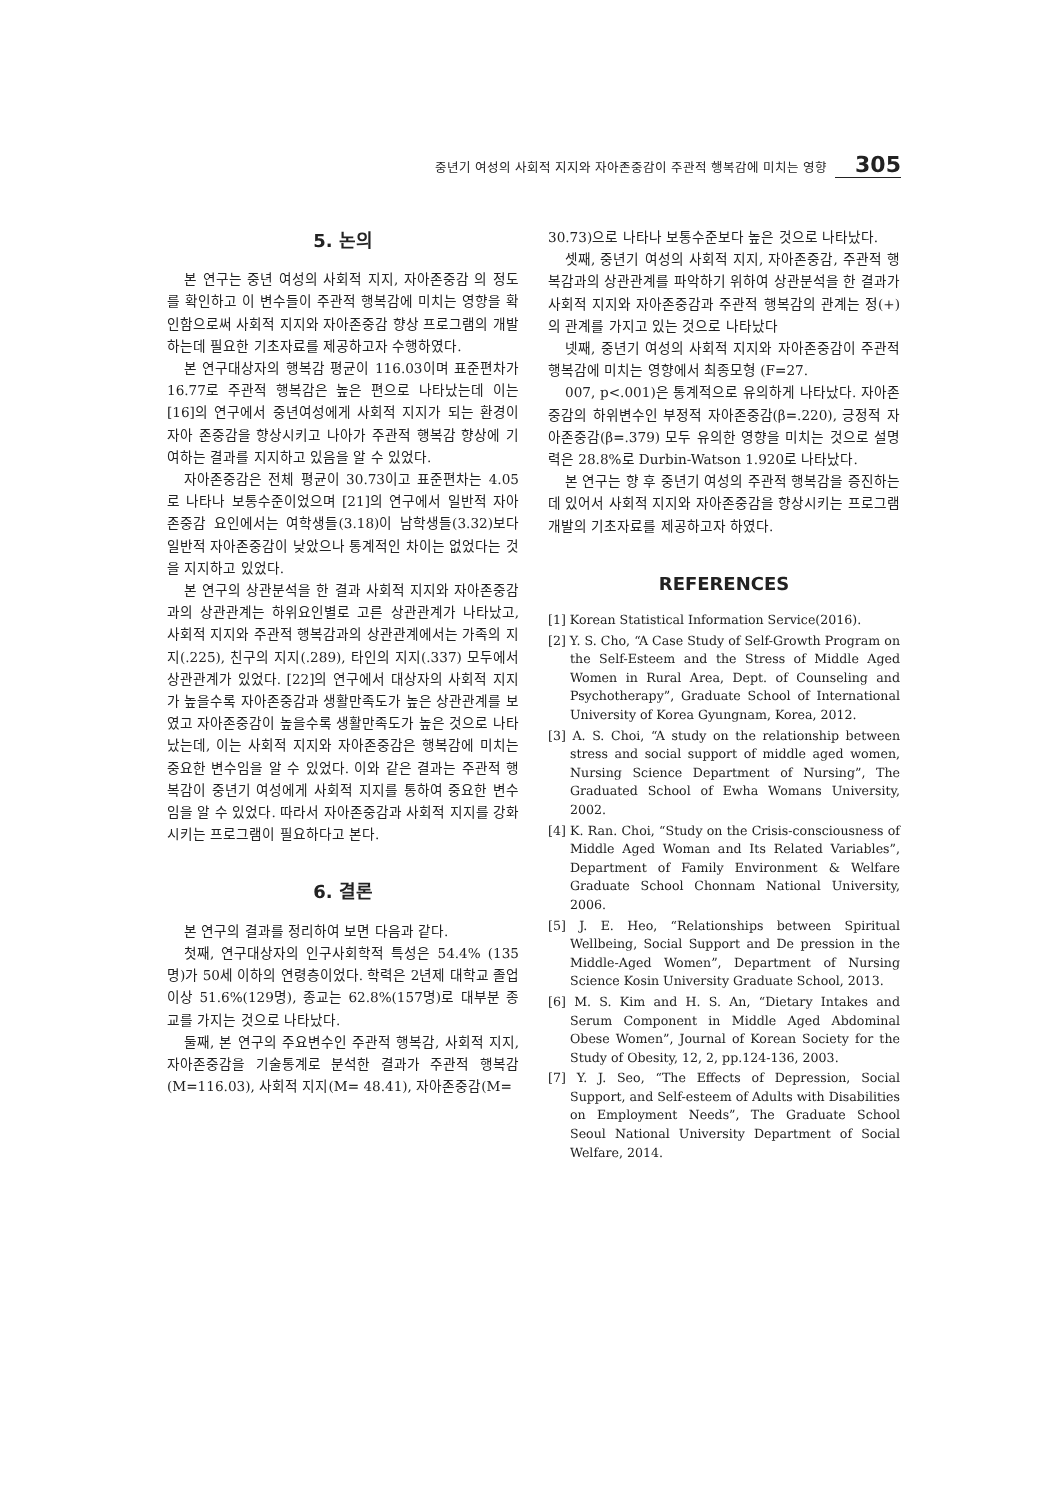중년기 여성의 사회적 지지와 자아존중감이 주관적 행복감에 미치는 영향 305
5. 논의
본 연구는 중년 여성의 사회적 지지, 자아존중감 의 정도를 확인하고 이 변수들이 주관적 행복감에 미치는 영향을 확인함으로써 사회적 지지와 자아존중감 향상 프로그램의 개발하는데 필요한 기초자료를 제공하고자 수행하였다.
본 연구대상자의 행복감 평균이 116.03이며 표준편차가 16.77로 주관적 행복감은 높은 편으로 나타났는데 이는 [16]의 연구에서 중년여성에게 사회적 지지가 되는 환경이 자아 존중감을 향상시키고 나아가 주관적 행복감 향상에 기여하는 결과를 지지하고 있음을 알 수 있었다.
자아존중감은 전체 평균이 30.73이고 표준편차는 4.05로 나타나 보통수준이었으며 [21]의 연구에서 일반적 자아존중감 요인에서는 여학생들(3.18)이 남학생들(3.32)보다 일반적 자아존중감이 낮았으나 통계적인 차이는 없었다는 것을 지지하고 있었다.
본 연구의 상관분석을 한 결과 사회적 지지와 자아존중감과의 상관관계는 하위요인별로 고른 상관관계가 나타났고, 사회적 지지와 주관적 행복감과의 상관관계에서는 가족의 지지(.225), 친구의 지지(.289), 타인의 지지(.337) 모두에서 상관관계가 있었다. [22]의 연구에서 대상자의 사회적 지지가 높을수록 자아존중감과 생활만족도가 높은 상관관계를 보였고 자아존중감이 높을수록 생활만족도가 높은 것으로 나타났는데, 이는 사회적 지지와 자아존중감은 행복감에 미치는 중요한 변수임을 알 수 있었다. 이와 같은 결과는 주관적 행복감이 중년기 여성에게 사회적 지지를 통하여 중요한 변수임을 알 수 있었다. 따라서 자아존중감과 사회적 지지를 강화시키는 프로그램이 필요하다고 본다.
6. 결론
본 연구의 결과를 정리하여 보면 다음과 같다.
첫째, 연구대상자의 인구사회학적 특성은 54.4% (135명)가 50세 이하의 연령층이었다. 학력은 2년제 대학교 졸업이상 51.6%(129명), 종교는 62.8%(157명)로 대부분 종교를 가지는 것으로 나타났다.
둘째, 본 연구의 주요변수인 주관적 행복감, 사회적 지지, 자아존중감을 기술통계로 분석한 결과가 주관적 행복감(M=116.03), 사회적 지지(M= 48.41), 자아존중감(M=
30.73)으로 나타나 보통수준보다 높은 것으로 나타났다.
셋째, 중년기 여성의 사회적 지지, 자아존중감, 주관적 행복감과의 상관관계를 파악하기 위하여 상관분석을 한 결과가 사회적 지지와 자아존중감과 주관적 행복감의 관계는 정(+)의 관계를 가지고 있는 것으로 나타났다
넷째, 중년기 여성의 사회적 지지와 자아존중감이 주관적 행복감에 미치는 영향에서 최종모형 (F=27.
007, p<.001)은 통계적으로 유의하게 나타났다. 자아존중감의 하위변수인 부정적 자아존중감(β=.220), 긍정적 자아존중감(β=.379) 모두 유의한 영향을 미치는 것으로 설명력은 28.8%로 Durbin-Watson 1.920로 나타났다.
본 연구는 향 후 중년기 여성의 주관적 행복감을 증진하는데 있어서 사회적 지지와 자아존중감을 향상시키는 프로그램 개발의 기초자료를 제공하고자 하였다.
REFERENCES
[1] Korean Statistical Information Service(2016).
[2] Y. S. Cho, “A Case Study of Self-Growth Program on the Self-Esteem and the Stress of Middle Aged Women in Rural Area, Dept. of Counseling and Psychotherapy”, Graduate School of International University of Korea Gyungnam, Korea, 2012.
[3] A. S. Choi, “A study on the relationship between stress and social support of middle aged women, Nursing Science Department of Nursing”, The Graduated School of Ewha Womans University, 2002.
[4] K. Ran. Choi, “Study on the Crisis-consciousness of Middle Aged Woman and Its Related Variables”, Department of Family Environment & Welfare Graduate School Chonnam National University, 2006.
[5] J. E. Heo, “Relationships between Spiritual Wellbeing, Social Support and De pression in the Middle-Aged Women”, Department of Nursing Science Kosin University Graduate School, 2013.
[6] M. S. Kim and H. S. An, “Dietary Intakes and Serum Component in Middle Aged Abdominal Obese Women”, Journal of Korean Society for the Study of Obesity, 12, 2, pp.124-136, 2003.
[7] Y. J. Seo, “The Effects of Depression, Social Support, and Self-esteem of Adults with Disabilities on Employment Needs”, The Graduate School Seoul National University Department of Social Welfare, 2014.